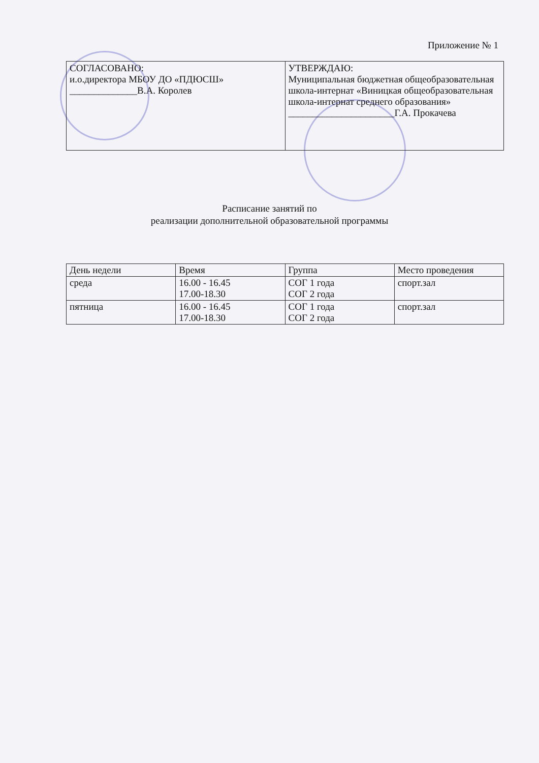Приложение № 1
| СОГЛАСОВАНО: и.о.директора МБОУ ДО «ПДЮСШ» ______________В.А. Королев | УТВЕРЖДАЮ: Муниципальная бюджетная общеобразовательная школа-интернат «Виницкая общеобразовательная школа-интернат среднего образования» ______________________Г.А. Прокачева |
Расписание занятий по
реализации дополнительной образовательной программы
| День недели | Время | Группа | Место проведения |
| --- | --- | --- | --- |
| среда | 16.00 - 16.45 17.00-18.30 | СОГ 1 года СОГ 2 года | спорт.зал |
| пятница | 16.00 - 16.45 17.00-18.30 | СОГ 1 года СОГ 2 года | спорт.зал |